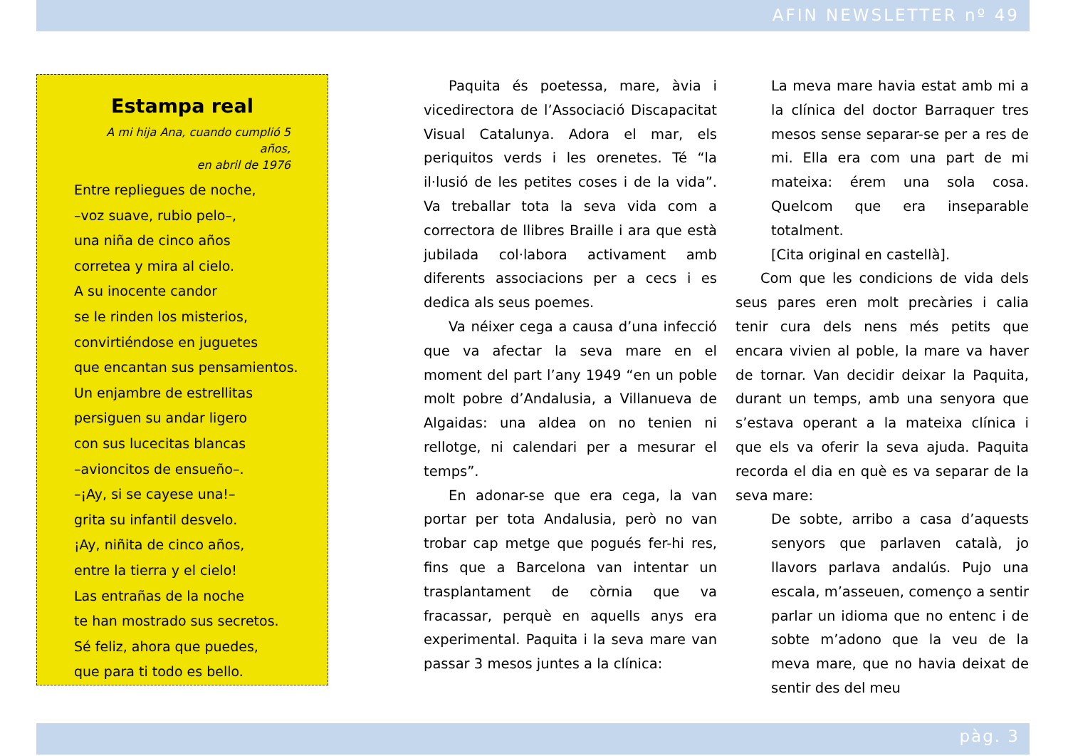AFIN NEWSLETTER nº 49
Estampa real
A mi hija Ana, cuando cumplió 5 años,
en abril de 1976
Entre repliegues de noche,
–voz suave, rubio pelo–,
una niña de cinco años
corretea y mira al cielo.
A su inocente candor
se le rinden los misterios,
convirtiéndose en juguetes
que encantan sus pensamientos.
Un enjambre de estrellitas
persiguen su andar ligero
con sus lucecitas blancas
–avioncitos de ensueño–.
–¡Ay, si se cayese una!–
grita su infantil desvelo.
¡Ay, niñita de cinco años,
entre la tierra y el cielo!
Las entrañas de la noche
te han mostrado sus secretos.
Sé feliz, ahora que puedes,
que para ti todo es bello.
Paquita és poetessa, mare, àvia i vicedirectora de l’Associació Discapacitat Visual Catalunya. Adora el mar, els periquitos verds i les orenetes. Té “la il·lusió de les petites coses i de la vida”. Va treballar tota la seva vida com a correctora de llibres Braille i ara que està jubilada col·labora activament amb diferents associacions per a cecs i es dedica als seus poemes.
Va néixer cega a causa d’una infecció que va afectar la seva mare en el moment del part l’any 1949 “en un poble molt pobre d’Andalusia, a Villanueva de Algaidas: una aldea on no tenien ni rellotge, ni calendari per a mesurar el temps”.
En adonar-se que era cega, la van portar per tota Andalusia, però no van trobar cap metge que pogués fer-hi res, fins que a Barcelona van intentar un trasplantament de còrnia que va fracassar, perquè en aquells anys era experimental. Paquita i la seva mare van passar 3 mesos juntes a la clínica:
La meva mare havia estat amb mi a la clínica del doctor Barraquer tres mesos sense separar-se per a res de mi. Ella era com una part de mi mateixa: érem una sola cosa. Quelcom que era inseparable totalment.
[Cita original en castellà].
Com que les condicions de vida dels seus pares eren molt precàries i calia tenir cura dels nens més petits que encara vivien al poble, la mare va haver de tornar. Van decidir deixar la Paquita, durant un temps, amb una senyora que s’estava operant a la mateixa clínica i que els va oferir la seva ajuda. Paquita recorda el dia en què es va separar de la seva mare:
De sobte, arribo a casa d’aquests senyors que parlaven català, jo llavors parlava andalús. Pujo una escala, m’asseuen, començo a sentir parlar un idioma que no entenc i de sobte m’adono que la veu de la meva mare, que no havia deixat de sentir des del meu
pàg. 3